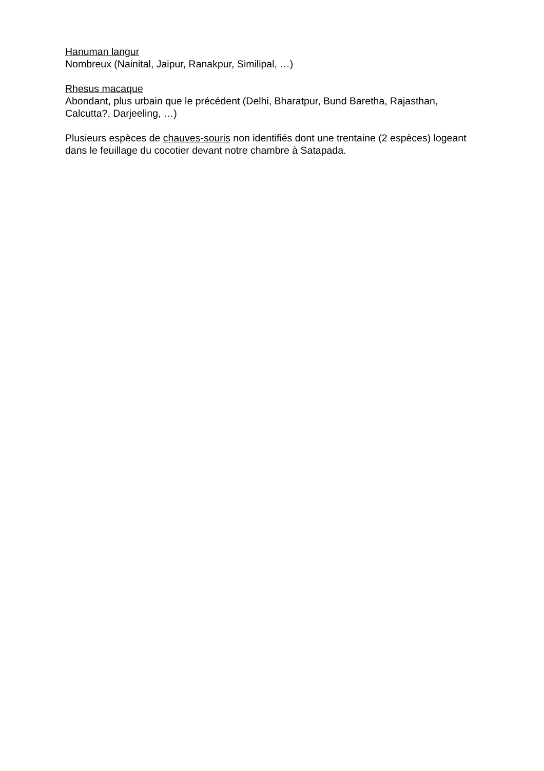Hanuman langur
Nombreux (Nainital, Jaipur, Ranakpur, Similipal, …)
Rhesus macaque
Abondant, plus urbain que le précédent (Delhi, Bharatpur, Bund Baretha, Rajasthan, Calcutta?, Darjeeling, …)
Plusieurs espèces de chauves-souris non identifiés dont une trentaine (2 espèces) logeant dans le feuillage du cocotier devant notre chambre à Satapada.